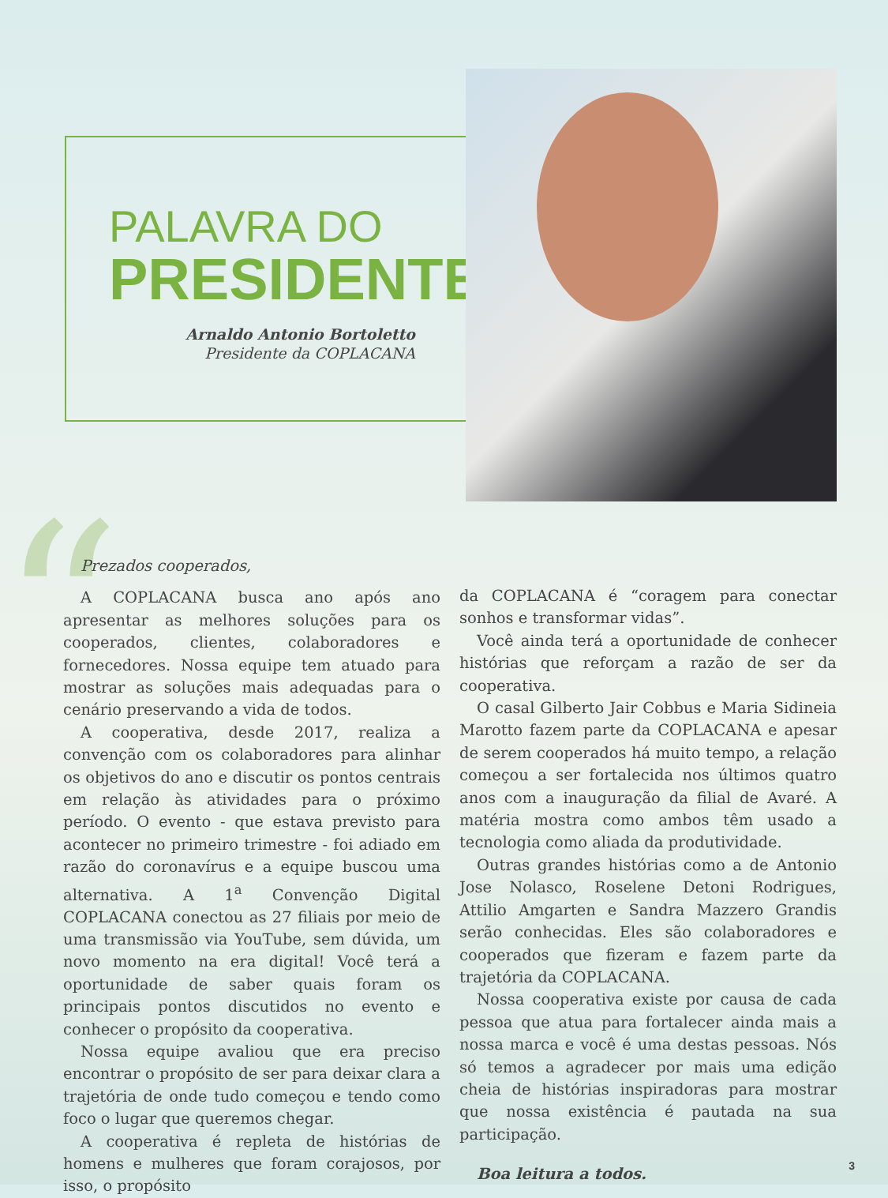“
PALAVRA DO
PRESIDENTE
Arnaldo Antonio Bortoletto
Presidente da COPLACANA
Prezados cooperados,
A COPLACANA busca ano após ano apresentar as melhores soluções para os cooperados, clientes, colaboradores e fornecedores. Nossa equipe tem atuado para mostrar as soluções mais adequadas para o cenário preservando a vida de todos.
A cooperativa, desde 2017, realiza a convenção com os colaboradores para alinhar os objetivos do ano e discutir os pontos centrais em relação às atividades para o próximo período. O evento - que estava previsto para acontecer no primeiro trimestre - foi adiado em razão do coronavírus e a equipe buscou uma alternativa. A 1<sup>a</sup> Convenção Digital COPLACANA conectou as 27 filiais por meio de uma transmissão via YouTube, sem dúvida, um novo momento na era digital! Você terá a oportunidade de saber quais foram os principais pontos discutidos no evento e conhecer o propósito da cooperativa.
Nossa equipe avaliou que era preciso encontrar o propósito de ser para deixar clara a trajetória de onde tudo começou e tendo como foco o lugar que queremos chegar.
A cooperativa é repleta de histórias de homens e mulheres que foram corajosos, por isso, o propósito
da COPLACANA é “coragem para conectar sonhos e transformar vidas”.
Você ainda terá a oportunidade de conhecer histórias que reforçam a razão de ser da cooperativa.
O casal Gilberto Jair Cobbus e Maria Sidineia Marotto fazem parte da COPLACANA e apesar de serem cooperados há muito tempo, a relação começou a ser fortalecida nos últimos quatro anos com a inauguração da filial de Avaré. A matéria mostra como ambos têm usado a tecnologia como aliada da produtividade.
Outras grandes histórias como a de Antonio Jose Nolasco, Roselene Detoni Rodrigues, Attilio Amgarten e Sandra Mazzero Grandis serão conhecidas. Eles são colaboradores e cooperados que fizeram e fazem parte da trajetória da COPLACANA.
Nossa cooperativa existe por causa de cada pessoa que atua para fortalecer ainda mais a nossa marca e você é uma destas pessoas. Nós só temos a agradecer por mais uma edição cheia de histórias inspiradoras para mostrar que nossa existência é pautada na sua participação.
Boa leitura a todos.
3